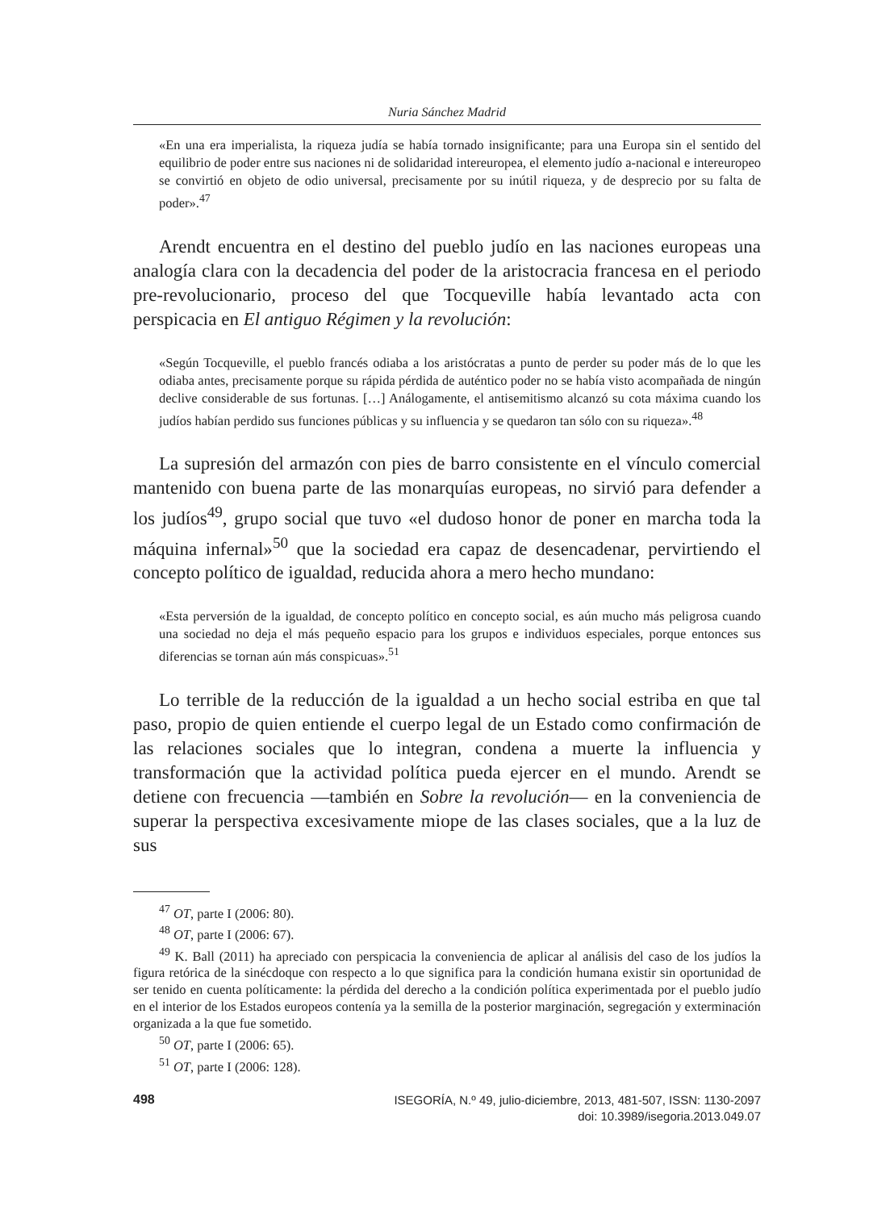Nuria Sánchez Madrid
«En una era imperialista, la riqueza judía se había tornado insignificante; para una Europa sin el sentido del equilibrio de poder entre sus naciones ni de solidaridad intereuropea, el elemento judío a-nacional e intereuropeo se convirtió en objeto de odio universal, precisamente por su inútil riqueza, y de desprecio por su falta de poder».<sup>47</sup>
Arendt encuentra en el destino del pueblo judío en las naciones europeas una analogía clara con la decadencia del poder de la aristocracia francesa en el periodo pre-revolucionario, proceso del que Tocqueville había levantado acta con perspicacia en El antiguo Régimen y la revolución:
«Según Tocqueville, el pueblo francés odiaba a los aristócratas a punto de perder su poder más de lo que les odiaba antes, precisamente porque su rápida pérdida de auténtico poder no se había visto acompañada de ningún declive considerable de sus fortunas. […] Análogamente, el antisemitismo alcanzó su cota máxima cuando los judíos habían perdido sus funciones públicas y su influencia y se quedaron tan sólo con su riqueza».<sup>48</sup>
La supresión del armazón con pies de barro consistente en el vínculo comercial mantenido con buena parte de las monarquías europeas, no sirvió para defender a los judíos<sup>49</sup>, grupo social que tuvo «el dudoso honor de poner en marcha toda la máquina infernal»<sup>50</sup> que la sociedad era capaz de desencadenar, pervirtiendo el concepto político de igualdad, reducida ahora a mero hecho mundano:
«Esta perversión de la igualdad, de concepto político en concepto social, es aún mucho más peligrosa cuando una sociedad no deja el más pequeño espacio para los grupos e individuos especiales, porque entonces sus diferencias se tornan aún más conspicuas».<sup>51</sup>
Lo terrible de la reducción de la igualdad a un hecho social estriba en que tal paso, propio de quien entiende el cuerpo legal de un Estado como confirmación de las relaciones sociales que lo integran, condena a muerte la influencia y transformación que la actividad política pueda ejercer en el mundo. Arendt se detiene con frecuencia —también en Sobre la revolución— en la conveniencia de superar la perspectiva excesivamente miope de las clases sociales, que a la luz de sus
<sup>47</sup> OT, parte I (2006: 80).
<sup>48</sup> OT, parte I (2006: 67).
<sup>49</sup> K. Ball (2011) ha apreciado con perspicacia la conveniencia de aplicar al análisis del caso de los judíos la figura retórica de la sinécdoque con respecto a lo que significa para la condición humana existir sin oportunidad de ser tenido en cuenta políticamente: la pérdida del derecho a la condición política experimentada por el pueblo judío en el interior de los Estados europeos contenía ya la semilla de la posterior marginación, segregación y exterminación organizada a la que fue sometido.
<sup>50</sup> OT, parte I (2006: 65).
<sup>51</sup> OT, parte I (2006: 128).
498
ISEGORÍA, N.º 49, julio-diciembre, 2013, 481-507, ISSN: 1130-2097
doi: 10.3989/isegoria.2013.049.07